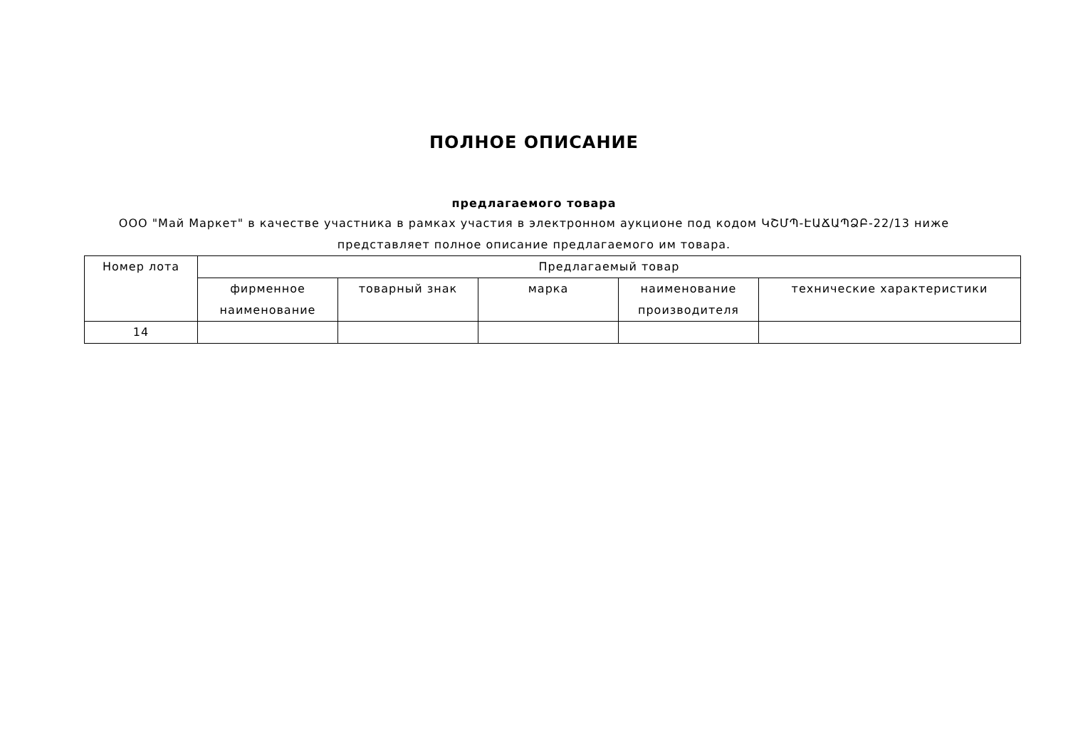ПОЛНОЕ ОПИСАНИЕ
предлагаемого товара
ООО "Май Маркет" в качестве участника в рамках участия в электронном аукционе под кодом ԿՇՄՊ-ԷԱՃԱՊՁԲ-22/13 ниже представляет полное описание предлагаемого им товара.
| Номер лота | Предлагаемый товар | | | | |
| --- | --- | --- | --- | --- | --- |
| | фирменное наименование | товарный знак | марка | наименование производителя | технические характеристики |
| 14 | | | | | |